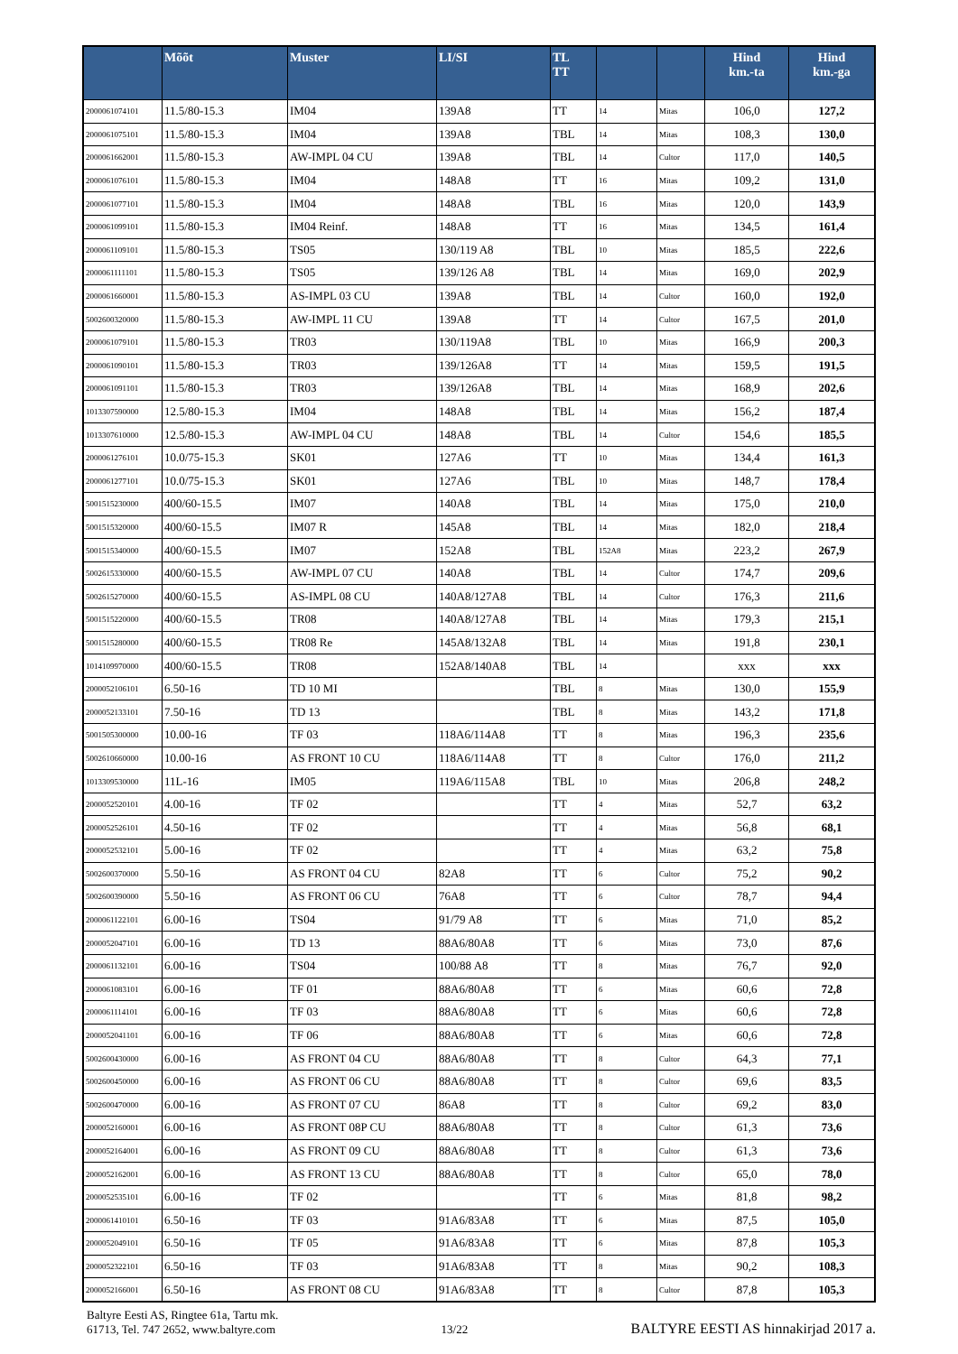| | Mõõt | Muster | LI/SI | TL TT | | | Hind km.-ta | Hind km.-ga |
| --- | --- | --- | --- | --- | --- | --- | --- | --- |
| 2000061074101 | 11.5/80-15.3 | IM04 | 139A8 | TT | 14 | Mitas | 106,0 | 127,2 |
| 2000061075101 | 11.5/80-15.3 | IM04 | 139A8 | TBL | 14 | Mitas | 108,3 | 130,0 |
| 2000061662001 | 11.5/80-15.3 | AW-IMPL 04 CU | 139A8 | TBL | 14 | Cultor | 117,0 | 140,5 |
| 2000061076101 | 11.5/80-15.3 | IM04 | 148A8 | TT | 16 | Mitas | 109,2 | 131,0 |
| 2000061077101 | 11.5/80-15.3 | IM04 | 148A8 | TBL | 16 | Mitas | 120,0 | 143,9 |
| 2000061099101 | 11.5/80-15.3 | IM04 Reinf. | 148A8 | TT | 16 | Mitas | 134,5 | 161,4 |
| 2000061109101 | 11.5/80-15.3 | TS05 | 130/119 A8 | TBL | 10 | Mitas | 185,5 | 222,6 |
| 2000061111101 | 11.5/80-15.3 | TS05 | 139/126 A8 | TBL | 14 | Mitas | 169,0 | 202,9 |
| 2000061660001 | 11.5/80-15.3 | AS-IMPL 03 CU | 139A8 | TBL | 14 | Cultor | 160,0 | 192,0 |
| 5002600320000 | 11.5/80-15.3 | AW-IMPL 11 CU | 139A8 | TT | 14 | Cultor | 167,5 | 201,0 |
| 2000061079101 | 11.5/80-15.3 | TR03 | 130/119A8 | TBL | 10 | Mitas | 166,9 | 200,3 |
| 2000061090101 | 11.5/80-15.3 | TR03 | 139/126A8 | TT | 14 | Mitas | 159,5 | 191,5 |
| 2000061091101 | 11.5/80-15.3 | TR03 | 139/126A8 | TBL | 14 | Mitas | 168,9 | 202,6 |
| 1013307590000 | 12.5/80-15.3 | IM04 | 148A8 | TBL | 14 | Mitas | 156,2 | 187,4 |
| 1013307610000 | 12.5/80-15.3 | AW-IMPL 04 CU | 148A8 | TBL | 14 | Cultor | 154,6 | 185,5 |
| 2000061276101 | 10.0/75-15.3 | SK01 | 127A6 | TT | 10 | Mitas | 134,4 | 161,3 |
| 2000061277101 | 10.0/75-15.3 | SK01 | 127A6 | TBL | 10 | Mitas | 148,7 | 178,4 |
| 5001515230000 | 400/60-15.5 | IM07 | 140A8 | TBL | 14 | Mitas | 175,0 | 210,0 |
| 5001515320000 | 400/60-15.5 | IM07 R | 145A8 | TBL | 14 | Mitas | 182,0 | 218,4 |
| 5001515340000 | 400/60-15.5 | IM07 | 152A8 | TBL | 152A8 | Mitas | 223,2 | 267,9 |
| 5002615330000 | 400/60-15.5 | AW-IMPL 07 CU | 140A8 | TBL | 14 | Cultor | 174,7 | 209,6 |
| 5002615270000 | 400/60-15.5 | AS-IMPL 08 CU | 140A8/127A8 | TBL | 14 | Cultor | 176,3 | 211,6 |
| 5001515220000 | 400/60-15.5 | TR08 | 140A8/127A8 | TBL | 14 | Mitas | 179,3 | 215,1 |
| 5001515280000 | 400/60-15.5 | TR08 Re | 145A8/132A8 | TBL | 14 | Mitas | 191,8 | 230,1 |
| 1014109970000 | 400/60-15.5 | TR08 | 152A8/140A8 | TBL | 14 | | xxx | xxx |
| 2000052106101 | 6.50-16 | TD 10 MI | | TBL | 8 | Mitas | 130,0 | 155,9 |
| 2000052133101 | 7.50-16 | TD 13 | | TBL | 8 | Mitas | 143,2 | 171,8 |
| 5001505300000 | 10.00-16 | TF 03 | 118A6/114A8 | TT | 8 | Mitas | 196,3 | 235,6 |
| 5002610660000 | 10.00-16 | AS FRONT 10 CU | 118A6/114A8 | TT | 8 | Cultor | 176,0 | 211,2 |
| 1013309530000 | 11L-16 | IM05 | 119A6/115A8 | TBL | 10 | Mitas | 206,8 | 248,2 |
| 2000052520101 | 4.00-16 | TF 02 | | TT | 4 | Mitas | 52,7 | 63,2 |
| 2000052526101 | 4.50-16 | TF 02 | | TT | 4 | Mitas | 56,8 | 68,1 |
| 2000052532101 | 5.00-16 | TF 02 | | TT | 4 | Mitas | 63,2 | 75,8 |
| 5002600370000 | 5.50-16 | AS FRONT 04 CU | 82A8 | TT | 6 | Cultor | 75,2 | 90,2 |
| 5002600390000 | 5.50-16 | AS FRONT 06 CU | 76A8 | TT | 6 | Cultor | 78,7 | 94,4 |
| 2000061122101 | 6.00-16 | TS04 | 91/79 A8 | TT | 6 | Mitas | 71,0 | 85,2 |
| 2000052047101 | 6.00-16 | TD 13 | 88A6/80A8 | TT | 6 | Mitas | 73,0 | 87,6 |
| 2000061132101 | 6.00-16 | TS04 | 100/88 A8 | TT | 8 | Mitas | 76,7 | 92,0 |
| 2000061083101 | 6.00-16 | TF 01 | 88A6/80A8 | TT | 6 | Mitas | 60,6 | 72,8 |
| 2000061114101 | 6.00-16 | TF 03 | 88A6/80A8 | TT | 6 | Mitas | 60,6 | 72,8 |
| 2000052041101 | 6.00-16 | TF 06 | 88A6/80A8 | TT | 6 | Mitas | 60,6 | 72,8 |
| 5002600430000 | 6.00-16 | AS FRONT 04 CU | 88A6/80A8 | TT | 8 | Cultor | 64,3 | 77,1 |
| 5002600450000 | 6.00-16 | AS FRONT 06 CU | 88A6/80A8 | TT | 8 | Cultor | 69,6 | 83,5 |
| 5002600470000 | 6.00-16 | AS FRONT 07 CU | 86A8 | TT | 8 | Cultor | 69,2 | 83,0 |
| 2000052160001 | 6.00-16 | AS FRONT 08P CU | 88A6/80A8 | TT | 8 | Cultor | 61,3 | 73,6 |
| 2000052164001 | 6.00-16 | AS FRONT 09 CU | 88A6/80A8 | TT | 8 | Cultor | 61,3 | 73,6 |
| 2000052162001 | 6.00-16 | AS FRONT 13 CU | 88A6/80A8 | TT | 8 | Cultor | 65,0 | 78,0 |
| 2000052535101 | 6.00-16 | TF 02 | | TT | 6 | Mitas | 81,8 | 98,2 |
| 2000061410101 | 6.50-16 | TF 03 | 91A6/83A8 | TT | 6 | Mitas | 87,5 | 105,0 |
| 2000052049101 | 6.50-16 | TF 05 | 91A6/83A8 | TT | 6 | Mitas | 87,8 | 105,3 |
| 2000052322101 | 6.50-16 | TF 03 | 91A6/83A8 | TT | 8 | Mitas | 90,2 | 108,3 |
| 2000052166001 | 6.50-16 | AS FRONT 08 CU | 91A6/83A8 | TT | 8 | Cultor | 87,8 | 105,3 |
Baltyre Eesti AS, Ringtee 61a, Tartu mk.
61713, Tel. 747 2652, www.baltyre.com
13/22
BALTYRE EESTI AS hinnakirjad 2017 a.